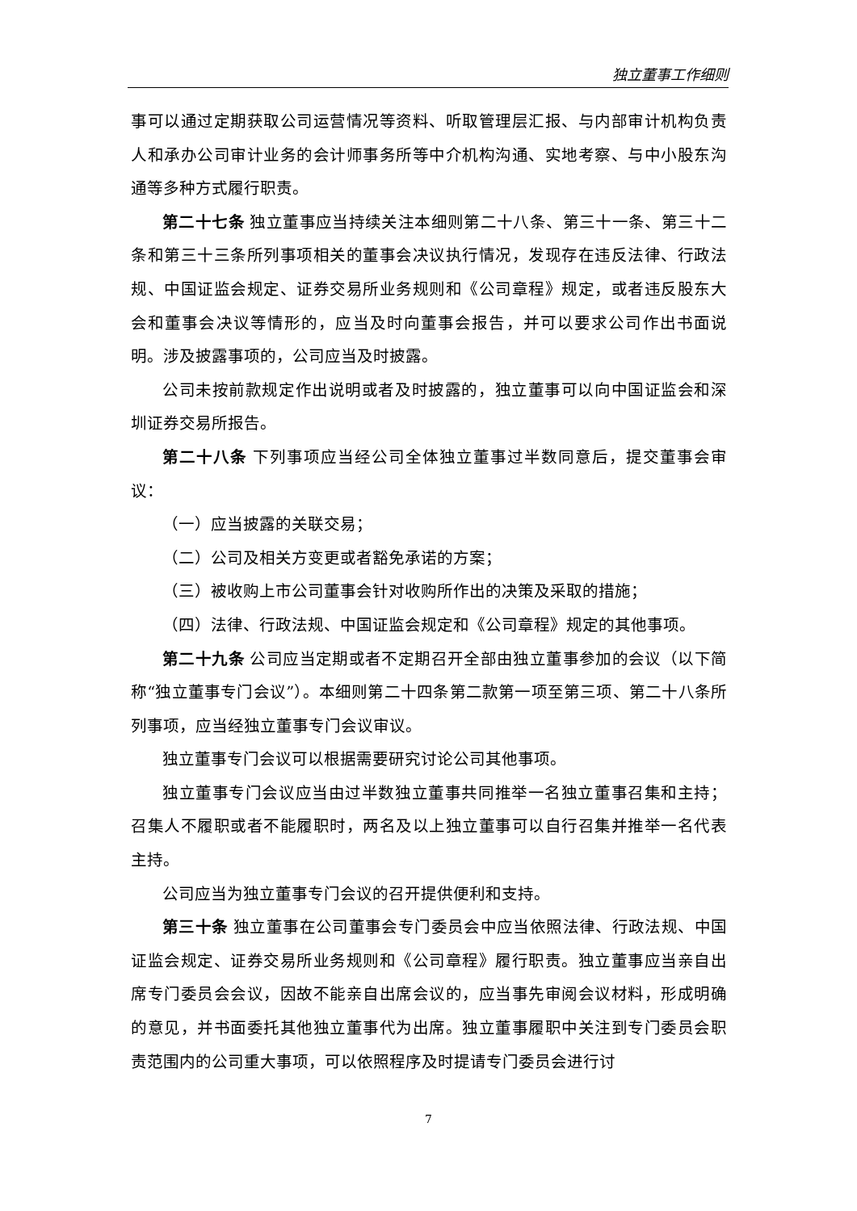独立董事工作细则
事可以通过定期获取公司运营情况等资料、听取管理层汇报、与内部审计机构负责人和承办公司审计业务的会计师事务所等中介机构沟通、实地考察、与中小股东沟通等多种方式履行职责。
第二十七条 独立董事应当持续关注本细则第二十八条、第三十一条、第三十二条和第三十三条所列事项相关的董事会决议执行情况，发现存在违反法律、行政法规、中国证监会规定、证券交易所业务规则和《公司章程》规定，或者违反股东大会和董事会决议等情形的，应当及时向董事会报告，并可以要求公司作出书面说明。涉及披露事项的，公司应当及时披露。
公司未按前款规定作出说明或者及时披露的，独立董事可以向中国证监会和深圳证券交易所报告。
第二十八条 下列事项应当经公司全体独立董事过半数同意后，提交董事会审议：
（一）应当披露的关联交易；
（二）公司及相关方变更或者豁免承诺的方案；
（三）被收购上市公司董事会针对收购所作出的决策及采取的措施；
（四）法律、行政法规、中国证监会规定和《公司章程》规定的其他事项。
第二十九条 公司应当定期或者不定期召开全部由独立董事参加的会议（以下简称“独立董事专门会议”）。本细则第二十四条第二款第一项至第三项、第二十八条所列事项，应当经独立董事专门会议审议。
独立董事专门会议可以根据需要研究讨论公司其他事项。
独立董事专门会议应当由过半数独立董事共同推举一名独立董事召集和主持；召集人不履职或者不能履职时，两名及以上独立董事可以自行召集并推举一名代表主持。
公司应当为独立董事专门会议的召开提供便利和支持。
第三十条 独立董事在公司董事会专门委员会中应当依照法律、行政法规、中国证监会规定、证券交易所业务规则和《公司章程》履行职责。独立董事应当亲自出席专门委员会会议，因故不能亲自出席会议的，应当事先审阅会议材料，形成明确的意见，并书面委托其他独立董事代为出席。独立董事履职中关注到专门委员会职责范围内的公司重大事项，可以依照程序及时提请专门委员会进行讨
7